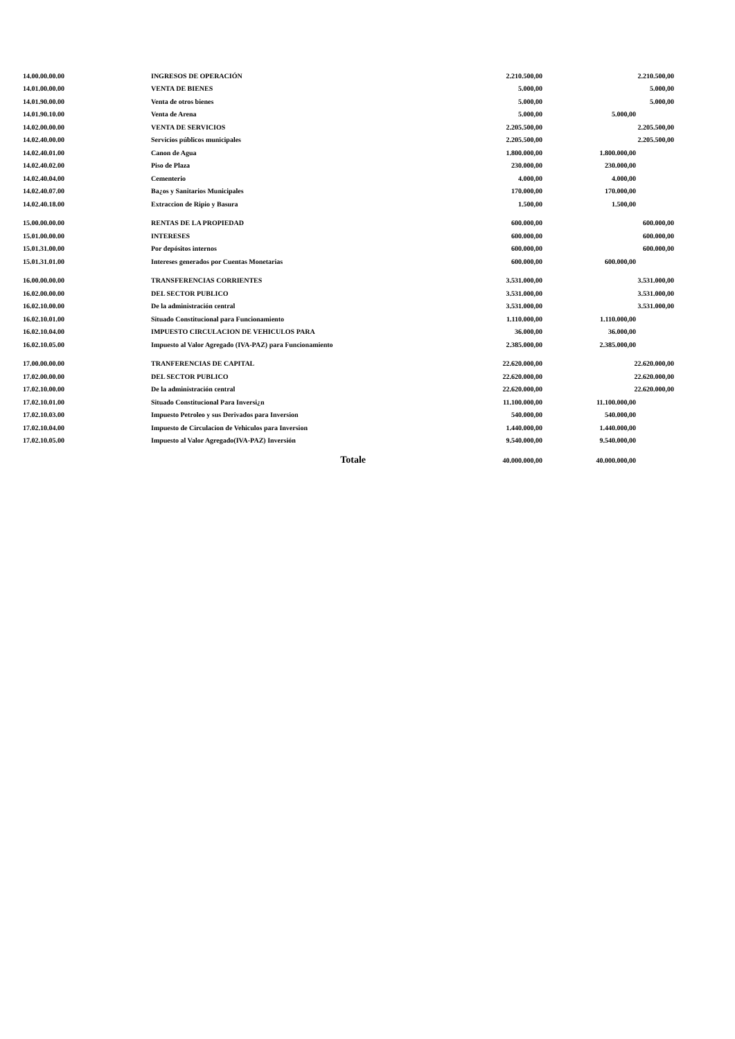| 14.00.00.00.00 | INGRESOS DE OPERACIÓN | 2.210.500,00 | | 2.210.500,00 |
| 14.01.00.00.00 | VENTA DE BIENES | 5.000,00 | | 5.000,00 |
| 14.01.90.00.00 | Venta de otros bienes | 5.000,00 | | 5.000,00 |
| 14.01.90.10.00 | Venta de Arena | 5.000,00 | 5.000,00 | |
| 14.02.00.00.00 | VENTA DE SERVICIOS | 2.205.500,00 | | 2.205.500,00 |
| 14.02.40.00.00 | Servicios públicos municipales | 2.205.500,00 | | 2.205.500,00 |
| 14.02.40.01.00 | Canon de Agua | 1.800.000,00 | 1.800.000,00 | |
| 14.02.40.02.00 | Piso de Plaza | 230.000,00 | 230.000,00 | |
| 14.02.40.04.00 | Cementerio | 4.000,00 | 4.000,00 | |
| 14.02.40.07.00 | Ba¿os y Sanitarios Municipales | 170.000,00 | 170.000,00 | |
| 14.02.40.18.00 | Extraccion de Ripio y Basura | 1.500,00 | 1.500,00 | |
| 15.00.00.00.00 | RENTAS DE LA PROPIEDAD | 600.000,00 | | 600.000,00 |
| 15.01.00.00.00 | INTERESES | 600.000,00 | | 600.000,00 |
| 15.01.31.00.00 | Por depósitos internos | 600.000,00 | | 600.000,00 |
| 15.01.31.01.00 | Intereses generados por Cuentas Monetarias | 600.000,00 | 600.000,00 | |
| 16.00.00.00.00 | TRANSFERENCIAS CORRIENTES | 3.531.000,00 | | 3.531.000,00 |
| 16.02.00.00.00 | DEL SECTOR PUBLICO | 3.531.000,00 | | 3.531.000,00 |
| 16.02.10.00.00 | De la administración central | 3.531.000,00 | | 3.531.000,00 |
| 16.02.10.01.00 | Situado Constitucional para Funcionamiento | 1.110.000,00 | 1.110.000,00 | |
| 16.02.10.04.00 | IMPUESTO CIRCULACION DE VEHICULOS PARA | 36.000,00 | 36.000,00 | |
| 16.02.10.05.00 | Impuesto al Valor Agregado (IVA-PAZ) para Funcionamiento | 2.385.000,00 | 2.385.000,00 | |
| 17.00.00.00.00 | TRANFERENCIAS DE CAPITAL | 22.620.000,00 | | 22.620.000,00 |
| 17.02.00.00.00 | DEL SECTOR PUBLICO | 22.620.000,00 | | 22.620.000,00 |
| 17.02.10.00.00 | De la administración central | 22.620.000,00 | | 22.620.000,00 |
| 17.02.10.01.00 | Situado Constitucional Para Inversi¿n | 11.100.000,00 | 11.100.000,00 | |
| 17.02.10.03.00 | Impuesto Petroleo y sus Derivados para Inversion | 540.000,00 | 540.000,00 | |
| 17.02.10.04.00 | Impuesto de Circulacion de Vehiculos para Inversion | 1.440.000,00 | 1.440.000,00 | |
| 17.02.10.05.00 | Impuesto al Valor Agregado(IVA-PAZ) Inversión | 9.540.000,00 | 9.540.000,00 | |
| Totale | | 40.000.000,00 | 40.000.000,00 | |